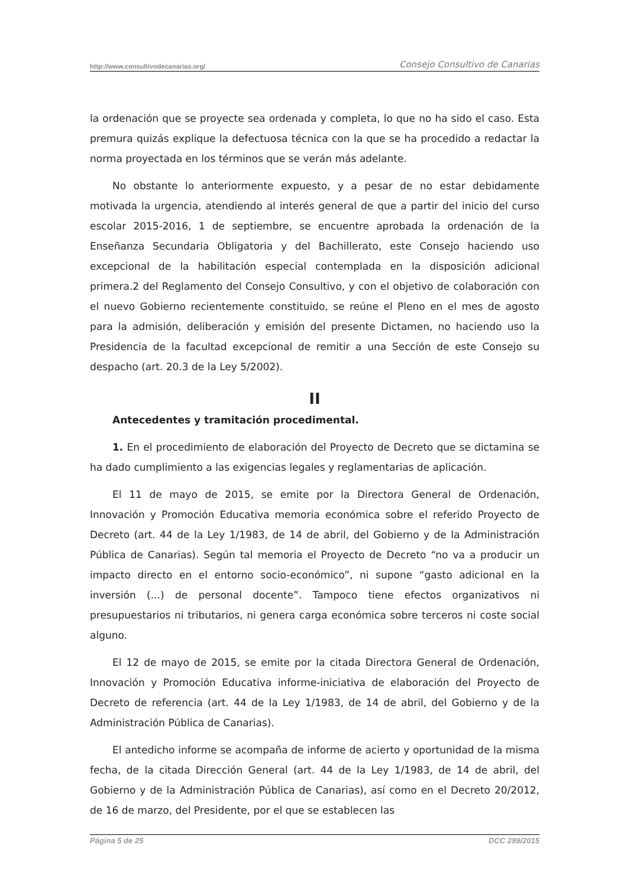http://www.consultivodecanarias.org/ Consejo Consultivo de Canarias
la ordenación que se proyecte sea ordenada y completa, lo que no ha sido el caso. Esta premura quizás explique la defectuosa técnica con la que se ha procedido a redactar la norma proyectada en los términos que se verán más adelante.
No obstante lo anteriormente expuesto, y a pesar de no estar debidamente motivada la urgencia, atendiendo al interés general de que a partir del inicio del curso escolar 2015-2016, 1 de septiembre, se encuentre aprobada la ordenación de la Enseñanza Secundaria Obligatoria y del Bachillerato, este Consejo haciendo uso excepcional de la habilitación especial contemplada en la disposición adicional primera.2 del Reglamento del Consejo Consultivo, y con el objetivo de colaboración con el nuevo Gobierno recientemente constituido, se reúne el Pleno en el mes de agosto para la admisión, deliberación y emisión del presente Dictamen, no haciendo uso la Presidencia de la facultad excepcional de remitir a una Sección de este Consejo su despacho (art. 20.3 de la Ley 5/2002).
II
Antecedentes y tramitación procedimental.
1. En el procedimiento de elaboración del Proyecto de Decreto que se dictamina se ha dado cumplimiento a las exigencias legales y reglamentarias de aplicación.
El 11 de mayo de 2015, se emite por la Directora General de Ordenación, Innovación y Promoción Educativa memoria económica sobre el referido Proyecto de Decreto (art. 44 de la Ley 1/1983, de 14 de abril, del Gobierno y de la Administración Pública de Canarias). Según tal memoria el Proyecto de Decreto “no va a producir un impacto directo en el entorno socio-económico”, ni supone “gasto adicional en la inversión (...) de personal docente”. Tampoco tiene efectos organizativos ni presupuestarios ni tributarios, ni genera carga económica sobre terceros ni coste social alguno.
El 12 de mayo de 2015, se emite por la citada Directora General de Ordenación, Innovación y Promoción Educativa informe-iniciativa de elaboración del Proyecto de Decreto de referencia (art. 44 de la Ley 1/1983, de 14 de abril, del Gobierno y de la Administración Pública de Canarias).
El antedicho informe se acompaña de informe de acierto y oportunidad de la misma fecha, de la citada Dirección General (art. 44 de la Ley 1/1983, de 14 de abril, del Gobierno y de la Administración Pública de Canarias), así como en el Decreto 20/2012, de 16 de marzo, del Presidente, por el que se establecen las
Página 5 de 25 DCC 299/2015